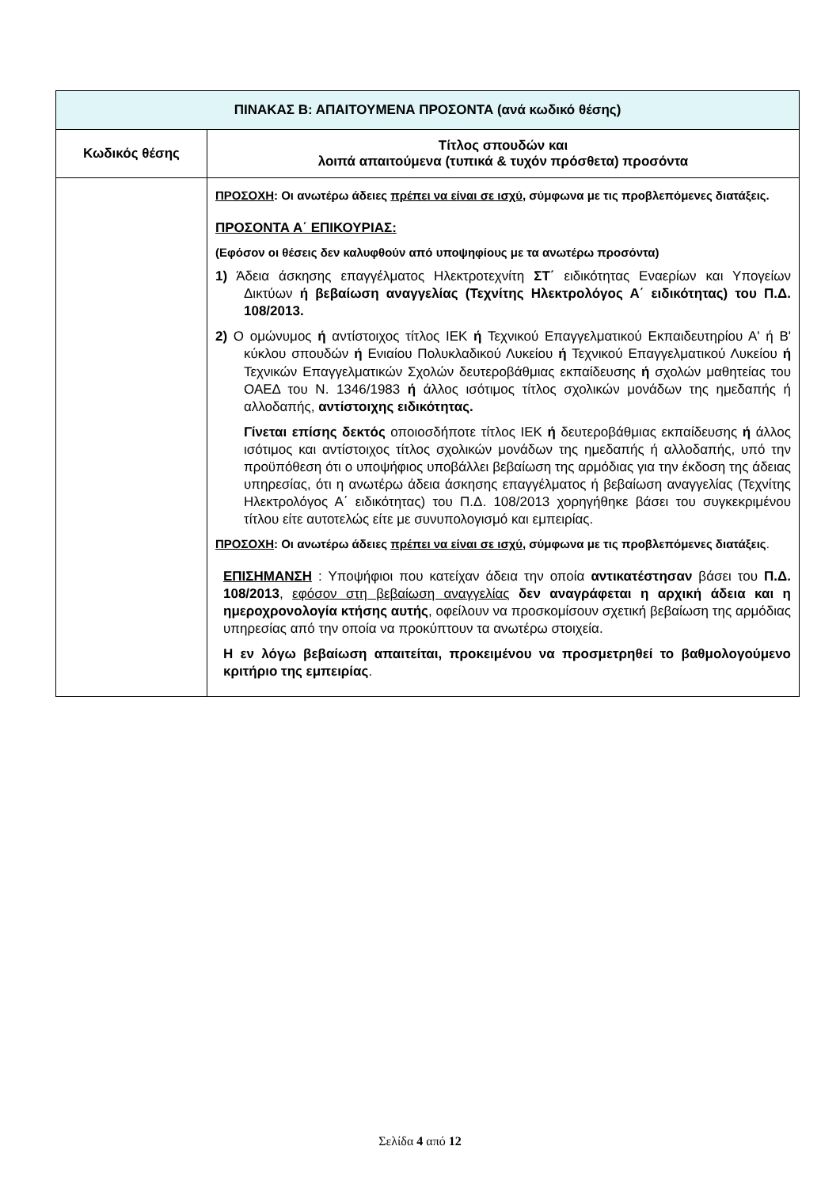| ΠΙΝΑΚΑΣ Β: ΑΠΑΙΤΟΥΜΕΝΑ ΠΡΟΣΟΝΤΑ (ανά κωδικό θέσης) | |
| --- | --- |
| Κωδικός θέσης | Τίτλος σπουδών και λοιπά απαιτούμενα (τυπικά & τυχόν πρόσθετα) προσόντα |
| | ΠΡΟΣΟΧΗ : Οι ανωτέρω άδειες πρέπει να είναι σε ισχύ , σύμφωνα με τις προβλεπόμενες διατάξεις. ΠΡΟΣΟΝΤΑ Α΄ ΕΠΙΚΟΥΡΙΑΣ: (Εφόσον οι θέσεις δεν καλυφθούν από υποψηφίους με τα ανωτέρω προσόντα) 1) Άδεια άσκησης επαγγέλματος Ηλεκτροτεχνίτη ΣΤ΄ ειδικότητας Εναερίων και Υπογείων Δικτύων ή βεβαίωση αναγγελίας (Τεχνίτης Ηλεκτρολόγος Α΄ ειδικότητας) του Π.Δ. 108/2013. 2) Ο ομώνυμος ή αντίστοιχος τίτλος ΙΕΚ ή Τεχνικού Επαγγελματικού Εκπαιδευτηρίου Α' ή Β' κύκλου σπουδών ή Ενιαίου Πολυκλαδικού Λυκείου ή Τεχνικού Επαγγελματικού Λυκείου ή Τεχνικών Επαγγελματικών Σχολών δευτεροβάθμιας εκπαίδευσης ή σχολών μαθητείας του ΟΑΕΔ του Ν. 1346/1983 ή άλλος ισότιμος τίτλος σχολικών μονάδων της ημεδαπής ή αλλοδαπής, αντίστοιχης ειδικότητας. Γίνεται επίσης δεκτός οποιοσδήποτε τίτλος ΙΕΚ ή δευτεροβάθμιας εκπαίδευσης ή άλλος ισότιμος και αντίστοιχος τίτλος σχολικών μονάδων της ημεδαπής ή αλλοδαπής, υπό την προϋπόθεση ότι ο υποψήφιος υποβάλλει βεβαίωση της αρμόδιας για την έκδοση της άδειας υπηρεσίας, ότι η ανωτέρω άδεια άσκησης επαγγέλματος ή βεβαίωση αναγγελίας (Τεχνίτης Ηλεκτρολόγος Α΄ ειδικότητας) του Π.Δ. 108/2013 χορηγήθηκε βάσει του συγκεκριμένου τίτλου είτε αυτοτελώς είτε με συνυπολογισμό και εμπειρίας. ΠΡΟΣΟΧΗ : Οι ανωτέρω άδειες πρέπει να είναι σε ισχύ , σύμφωνα με τις προβλεπόμενες διατάξεις . ΕΠΙΣΗΜΑΝΣΗ : Υποψήφιοι που κατείχαν άδεια την οποία αντικατέστησαν βάσει του Π.Δ. 108/2013 , εφόσον στη βεβαίωση αναγγελίας δεν αναγράφεται η αρχική άδεια και η ημεροχρονολογία κτήσης αυτής , οφείλουν να προσκομίσουν σχετική βεβαίωση της αρμόδιας υπηρεσίας από την οποία να προκύπτουν τα ανωτέρω στοιχεία. Η εν λόγω βεβαίωση απαιτείται, προκειμένου να προσμετρηθεί το βαθμολογούμενο κριτήριο της εμπειρίας . |
Σελίδα 4 από 12